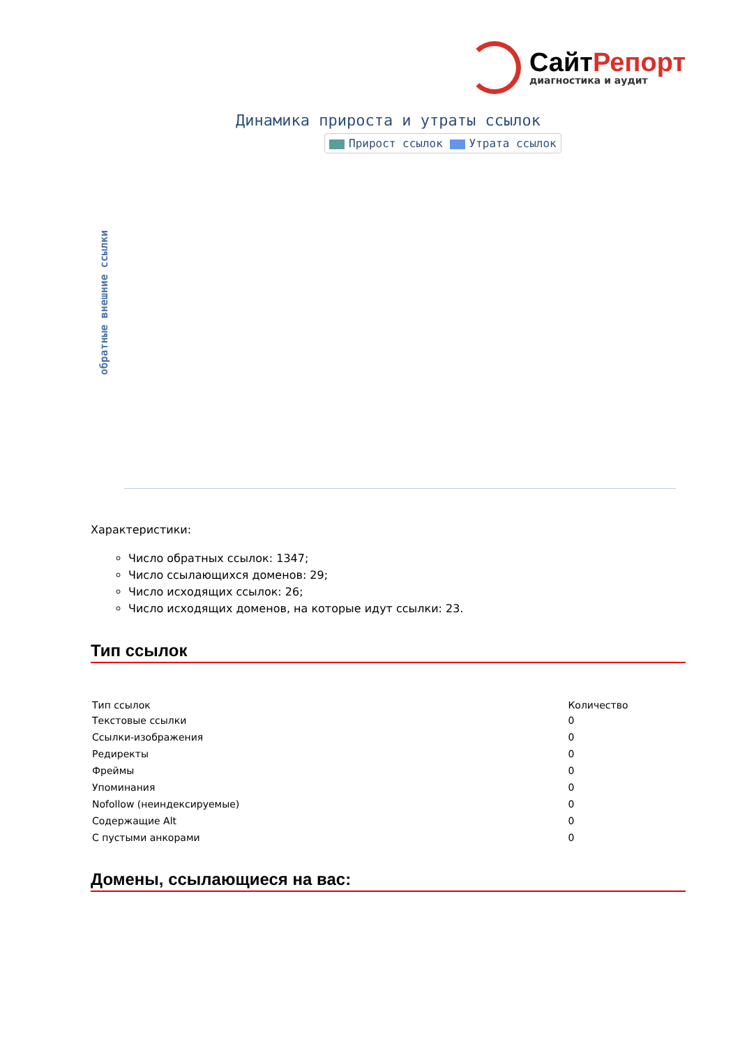СайтРепорт
диагностика и аудит
Динамика прироста и утраты ссылок
Прирост ссылок Утрата ссылок
обратные внешние ссылки
Характеристики:
Число обратных ссылок: 1347;
Число ссылающихся доменов: 29;
Число исходящих ссылок: 26;
Число исходящих доменов, на которые идут ссылки: 23.
Тип ссылок
| Тип ссылок | Количество |
| --- | --- |
| Текстовые ссылки | 0 |
| Ссылки-изображения | 0 |
| Редиректы | 0 |
| Фреймы | 0 |
| Упоминания | 0 |
| Nofollow (неиндексируемые) | 0 |
| Содержащие Alt | 0 |
| С пустыми анкорами | 0 |
Домены, ссылающиеся на вас: